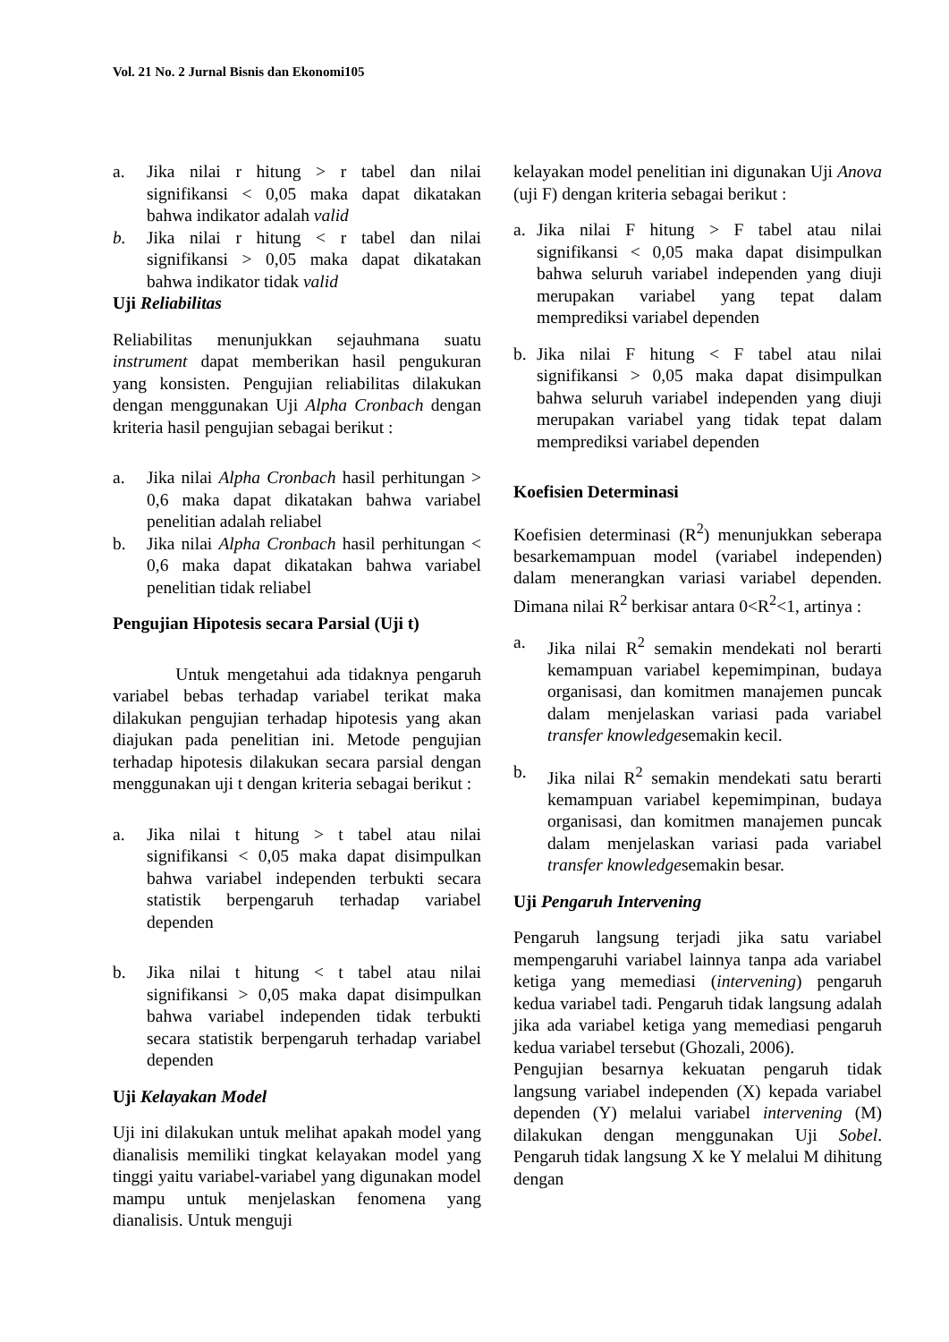Vol. 21 No. 2 Jurnal Bisnis dan Ekonomi105
a. Jika nilai r hitung > r tabel dan nilai signifikansi < 0,05 maka dapat dikatakan bahwa indikator adalah valid
b. Jika nilai r hitung < r tabel dan nilai signifikansi > 0,05 maka dapat dikatakan bahwa indikator tidak valid
Uji Reliabilitas
Reliabilitas menunjukkan sejauhmana suatu instrument dapat memberikan hasil pengukuran yang konsisten. Pengujian reliabilitas dilakukan dengan menggunakan Uji Alpha Cronbach dengan kriteria hasil pengujian sebagai berikut :
a. Jika nilai Alpha Cronbach hasil perhitungan > 0,6 maka dapat dikatakan bahwa variabel penelitian adalah reliabel
b. Jika nilai Alpha Cronbach hasil perhitungan < 0,6 maka dapat dikatakan bahwa variabel penelitian tidak reliabel
Pengujian Hipotesis secara Parsial (Uji t)
Untuk mengetahui ada tidaknya pengaruh variabel bebas terhadap variabel terikat maka dilakukan pengujian terhadap hipotesis yang akan diajukan pada penelitian ini. Metode pengujian terhadap hipotesis dilakukan secara parsial dengan menggunakan uji t dengan kriteria sebagai berikut :
a. Jika nilai t hitung > t tabel atau nilai signifikansi < 0,05 maka dapat disimpulkan bahwa variabel independen terbukti secara statistik berpengaruh terhadap variabel dependen
b. Jika nilai t hitung < t tabel atau nilai signifikansi > 0,05 maka dapat disimpulkan bahwa variabel independen tidak terbukti secara statistik berpengaruh terhadap variabel dependen
Uji Kelayakan Model
Uji ini dilakukan untuk melihat apakah model yang dianalisis memiliki tingkat kelayakan model yang tinggi yaitu variabel-variabel yang digunakan model mampu untuk menjelaskan fenomena yang dianalisis. Untuk menguji
kelayakan model penelitian ini digunakan Uji Anova (uji F) dengan kriteria sebagai berikut :
a. Jika nilai F hitung > F tabel atau nilai signifikansi < 0,05 maka dapat disimpulkan bahwa seluruh variabel independen yang diuji merupakan variabel yang tepat dalam memprediksi variabel dependen
b. Jika nilai F hitung < F tabel atau nilai signifikansi > 0,05 maka dapat disimpulkan bahwa seluruh variabel independen yang diuji merupakan variabel yang tidak tepat dalam memprediksi variabel dependen
Koefisien Determinasi
Koefisien determinasi (R<sup>2</sup>) menunjukkan seberapa besarkemampuan model (variabel independen) dalam menerangkan variasi variabel dependen. Dimana nilai R<sup>2</sup> berkisar antara 0<R<sup>2</sup><1, artinya :
a. Jika nilai R<sup>2</sup> semakin mendekati nol berarti kemampuan variabel kepemimpinan, budaya organisasi, dan komitmen manajemen puncak dalam menjelaskan variasi pada variabel transfer knowledgesemakin kecil.
b. Jika nilai R<sup>2</sup> semakin mendekati satu berarti kemampuan variabel kepemimpinan, budaya organisasi, dan komitmen manajemen puncak dalam menjelaskan variasi pada variabel transfer knowledgesemakin besar.
Uji Pengaruh Intervening
Pengaruh langsung terjadi jika satu variabel mempengaruhi variabel lainnya tanpa ada variabel ketiga yang memediasi (intervening) pengaruh kedua variabel tadi. Pengaruh tidak langsung adalah jika ada variabel ketiga yang memediasi pengaruh kedua variabel tersebut (Ghozali, 2006).
Pengujian besarnya kekuatan pengaruh tidak langsung variabel independen (X) kepada variabel dependen (Y) melalui variabel intervening (M) dilakukan dengan menggunakan Uji Sobel. Pengaruh tidak langsung X ke Y melalui M dihitung dengan